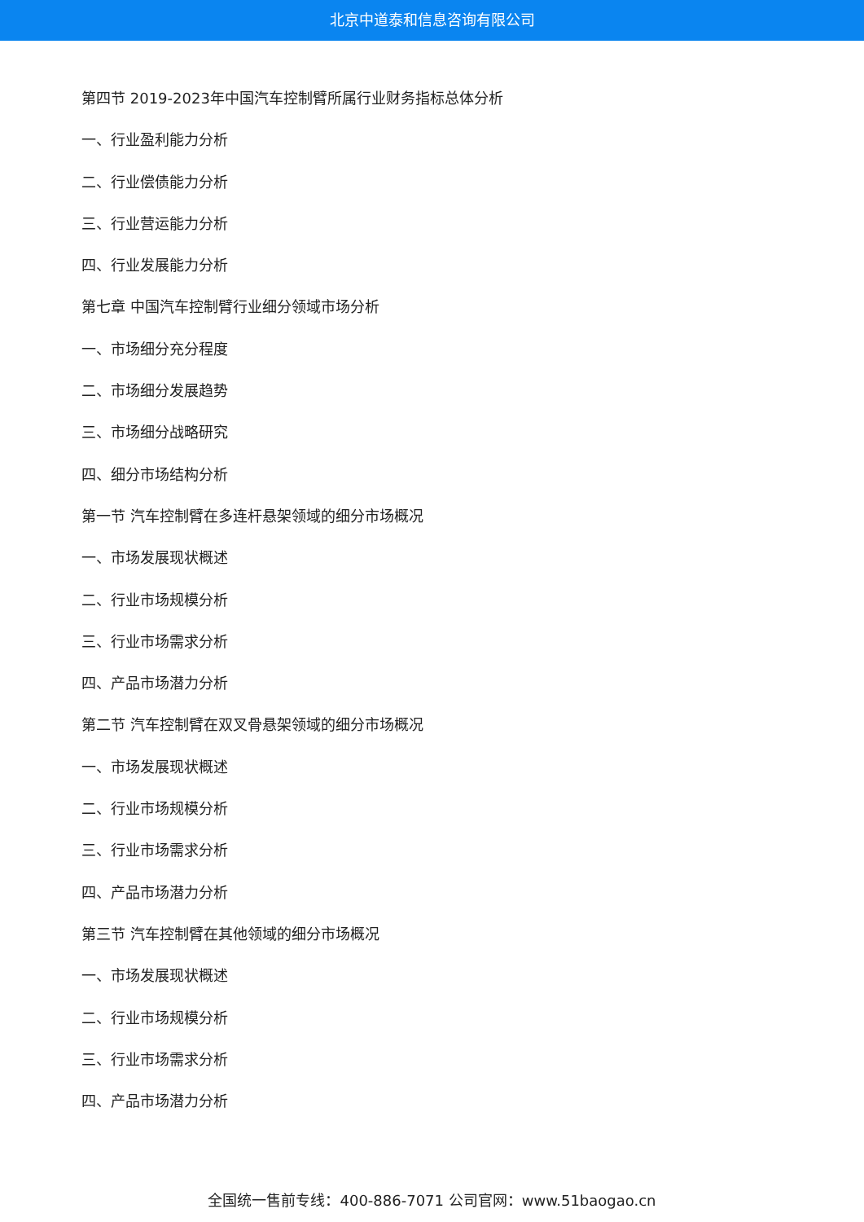北京中道泰和信息咨询有限公司
第四节 2019-2023年中国汽车控制臂所属行业财务指标总体分析
一、行业盈利能力分析
二、行业偿债能力分析
三、行业营运能力分析
四、行业发展能力分析
第七章 中国汽车控制臂行业细分领域市场分析
一、市场细分充分程度
二、市场细分发展趋势
三、市场细分战略研究
四、细分市场结构分析
第一节 汽车控制臂在多连杆悬架领域的细分市场概况
一、市场发展现状概述
二、行业市场规模分析
三、行业市场需求分析
四、产品市场潜力分析
第二节 汽车控制臂在双叉骨悬架领域的细分市场概况
一、市场发展现状概述
二、行业市场规模分析
三、行业市场需求分析
四、产品市场潜力分析
第三节 汽车控制臂在其他领域的细分市场概况
一、市场发展现状概述
二、行业市场规模分析
三、行业市场需求分析
四、产品市场潜力分析
全国统一售前专线：400-886-7071 公司官网：www.51baogao.cn